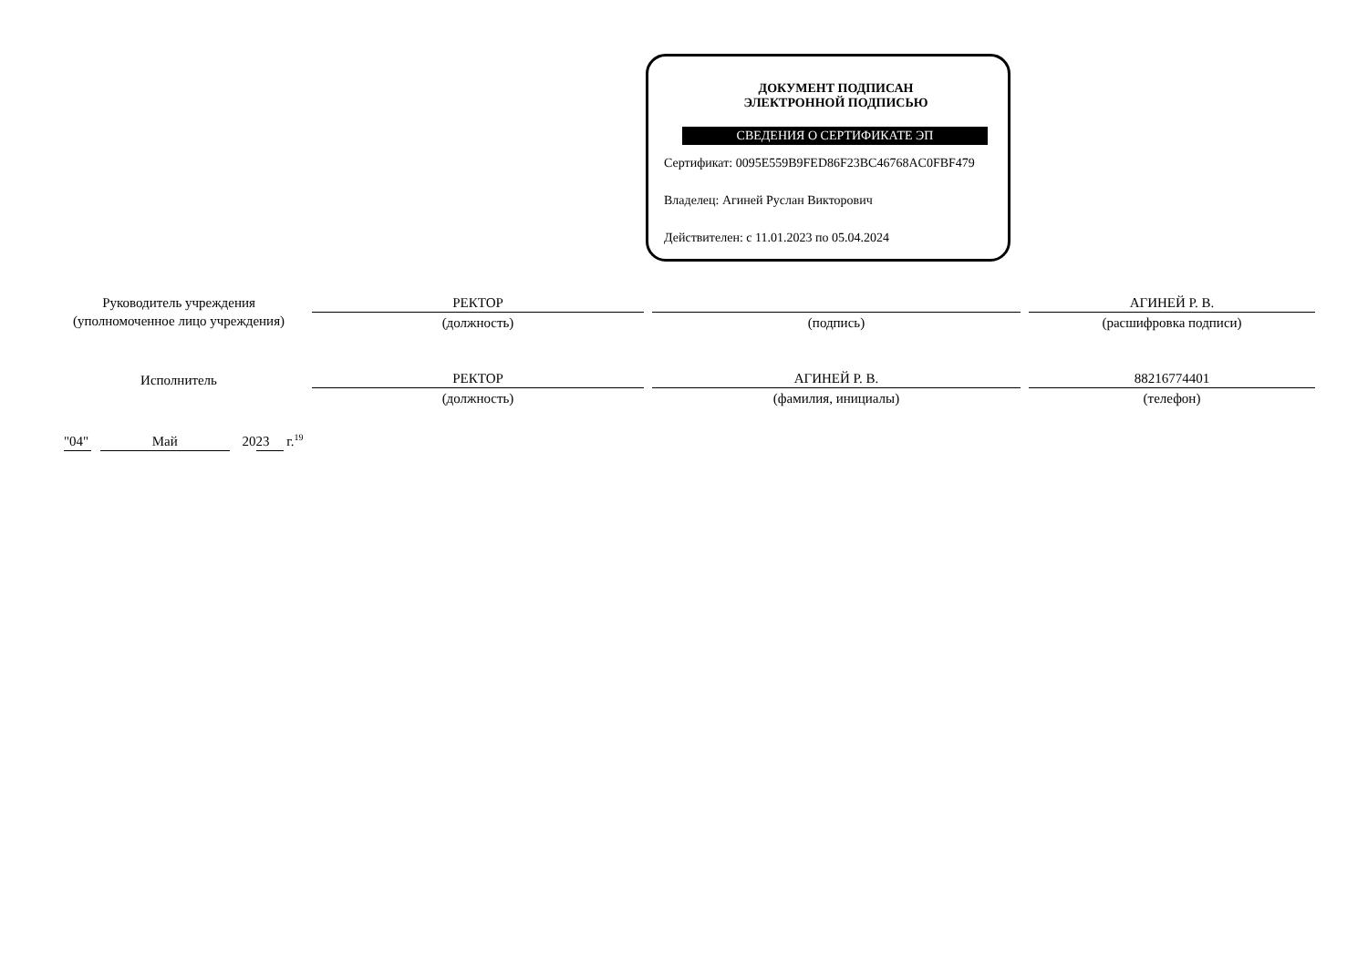ДОКУМЕНТ ПОДПИСАН
ЭЛЕКТРОННОЙ ПОДПИСЬЮ
СВЕДЕНИЯ О СЕРТИФИКАТЕ ЭП
Сертификат: 0095E559B9FED86F23BC46768AC0FBF479
Владелец: Агиней Руслан Викторович
Действителен: с 11.01.2023 по 05.04.2024
Руководитель учреждения
(уполномоченное лицо учреждения)
РЕКТОР
(должность)
(подпись)
АГИНЕЙ Р. В.
(расшифровка подписи)
Исполнитель
РЕКТОР
(должность)
АГИНЕЙ Р. В.
(фамилия, инициалы)
88216774401
(телефон)
"04" Май 20 23 г.<sup>19</sup>